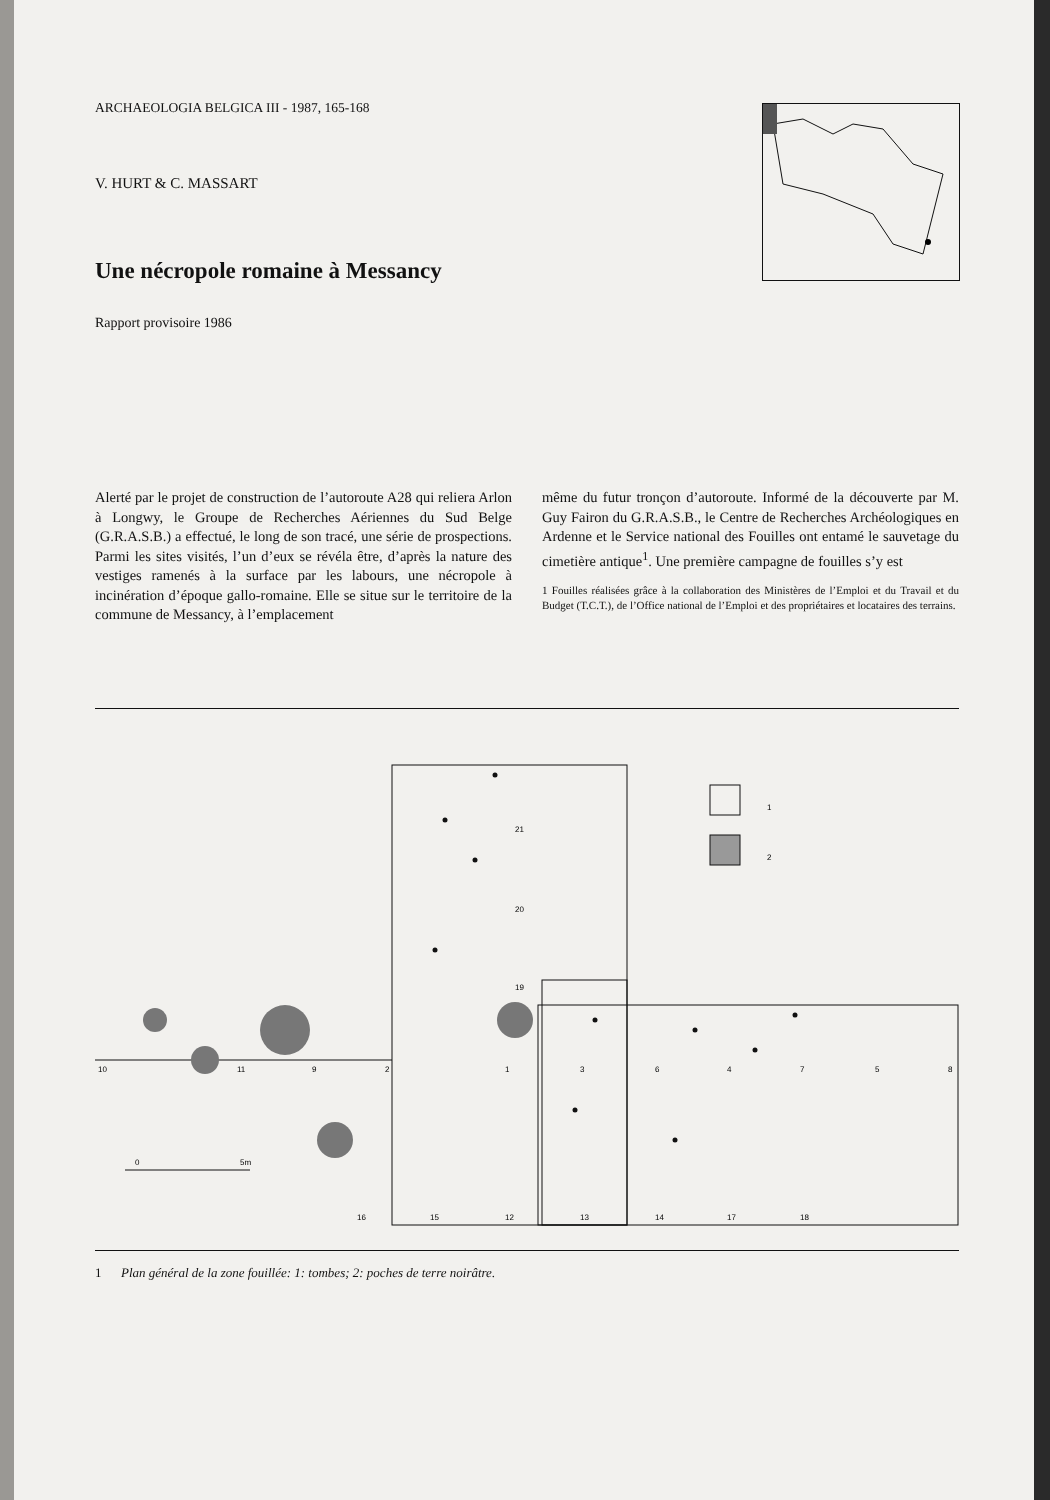ARCHAEOLOGIA BELGICA III - 1987, 165-168
V. HURT & C. MASSART
Une nécropole romaine à Messancy
Rapport provisoire 1986
Alerté par le projet de construction de l’autoroute A28 qui reliera Arlon à Longwy, le Groupe de Recherches Aériennes du Sud Belge (G.R.A.S.B.) a effectué, le long de son tracé, une série de prospections. Parmi les sites visités, l’un d’eux se révéla être, d’après la nature des vestiges ramenés à la surface par les labours, une nécropole à incinération d’époque gallo-romaine. Elle se situe sur le territoire de la commune de Messancy, à l’emplacement
même du futur tronçon d’autoroute. Informé de la découverte par M. Guy Fairon du G.R.A.S.B., le Centre de Recherches Archéologiques en Ardenne et le Service national des Fouilles ont entamé le sauvetage du cimetière antique<sup>1</sup>. Une première campagne de fouilles s’y est
1 Fouilles réalisées grâce à la collaboration des Ministères de l’Emploi et du Travail et du Budget (T.C.T.), de l’Office national de l’Emploi et des propriétaires et locataires des terrains.
10
11
9
2
1
3
6
4
7
5
8
16
15
12
13
14
17
18
21
20
19
0
5m
1
2
1 Plan général de la zone fouillée: 1: tombes; 2: poches de terre noirâtre.